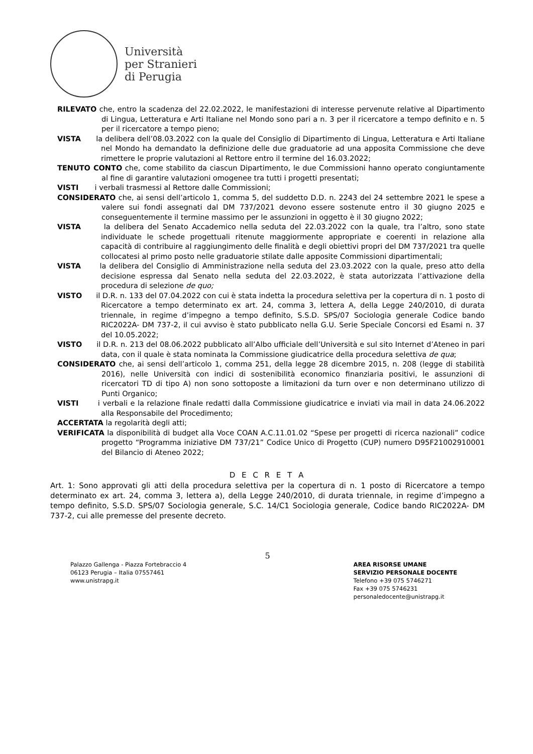Università
per Stranieri
di Perugia
RILEVATO che, entro la scadenza del 22.02.2022, le manifestazioni di interesse pervenute relative al Dipartimento di Lingua, Letteratura e Arti Italiane nel Mondo sono pari a n. 3 per il ricercatore a tempo definito e n. 5 per il ricercatore a tempo pieno;
VISTA la delibera dell’08.03.2022 con la quale del Consiglio di Dipartimento di Lingua, Letteratura e Arti Italiane nel Mondo ha demandato la definizione delle due graduatorie ad una apposita Commissione che deve rimettere le proprie valutazioni al Rettore entro il termine del 16.03.2022;
TENUTO CONTO che, come stabilito da ciascun Dipartimento, le due Commissioni hanno operato congiuntamente al fine di garantire valutazioni omogenee tra tutti i progetti presentati;
VISTI i verbali trasmessi al Rettore dalle Commissioni;
CONSIDERATO che, ai sensi dell’articolo 1, comma 5, del suddetto D.D. n. 2243 del 24 settembre 2021 le spese a valere sui fondi assegnati dal DM 737/2021 devono essere sostenute entro il 30 giugno 2025 e conseguentemente il termine massimo per le assunzioni in oggetto è il 30 giugno 2022;
VISTA la delibera del Senato Accademico nella seduta del 22.03.2022 con la quale, tra l’altro, sono state individuate le schede progettuali ritenute maggiormente appropriate e coerenti in relazione alla capacità di contribuire al raggiungimento delle finalità e degli obiettivi propri del DM 737/2021 tra quelle collocatesi al primo posto nelle graduatorie stilate dalle apposite Commissioni dipartimentali;
VISTA la delibera del Consiglio di Amministrazione nella seduta del 23.03.2022 con la quale, preso atto della decisione espressa dal Senato nella seduta del 22.03.2022, è stata autorizzata l’attivazione della procedura di selezione de quo;
VISTO il D.R. n. 133 del 07.04.2022 con cui è stata indetta la procedura selettiva per la copertura di n. 1 posto di Ricercatore a tempo determinato ex art. 24, comma 3, lettera A, della Legge 240/2010, di durata triennale, in regime d’impegno a tempo definito, S.S.D. SPS/07 Sociologia generale Codice bando RIC2022A- DM 737-2, il cui avviso è stato pubblicato nella G.U. Serie Speciale Concorsi ed Esami n. 37 del 10.05.2022;
VISTO il D.R. n. 213 del 08.06.2022 pubblicato all’Albo ufficiale dell’Università e sul sito Internet d’Ateneo in pari data, con il quale è stata nominata la Commissione giudicatrice della procedura selettiva de qua;
CONSIDERATO che, ai sensi dell’articolo 1, comma 251, della legge 28 dicembre 2015, n. 208 (legge di stabilità 2016), nelle Università con indici di sostenibilità economico finanziaria positivi, le assunzioni di ricercatori TD di tipo A) non sono sottoposte a limitazioni da turn over e non determinano utilizzo di Punti Organico;
VISTI i verbali e la relazione finale redatti dalla Commissione giudicatrice e inviati via mail in data 24.06.2022 alla Responsabile del Procedimento;
ACCERTATA la regolarità degli atti;
VERIFICATA la disponibilità di budget alla Voce COAN A.C.11.01.02 “Spese per progetti di ricerca nazionali” codice progetto “Programma iniziative DM 737/21” Codice Unico di Progetto (CUP) numero D95F21002910001 del Bilancio di Ateneo 2022;
D E C R E T A
Art. 1: Sono approvati gli atti della procedura selettiva per la copertura di n. 1 posto di Ricercatore a tempo determinato ex art. 24, comma 3, lettera a), della Legge 240/2010, di durata triennale, in regime d’impegno a tempo definito, S.S.D. SPS/07 Sociologia generale, S.C. 14/C1 Sociologia generale, Codice bando RIC2022A- DM 737-2, cui alle premesse del presente decreto.
5
Palazzo Gallenga - Piazza Fortebraccio 4
06123 Perugia – Italia 07557461
www.unistrapg.it
AREA RISORSE UMANE
SERVIZIO PERSONALE DOCENTE
Telefono +39 075 5746271
Fax +39 075 5746231
personaledocente@unistrapg.it